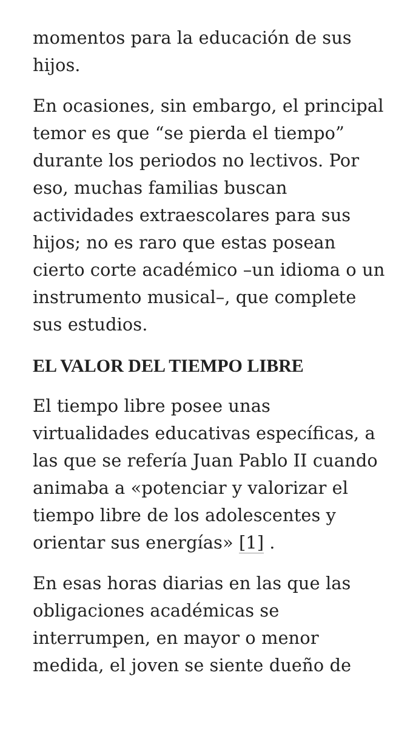momentos para la educación de sus hijos.
En ocasiones, sin embargo, el principal temor es que “se pierda el tiempo” durante los periodos no lectivos. Por eso, muchas familias buscan actividades extraescolares para sus hijos; no es raro que estas posean cierto corte académico –un idioma o un instrumento musical–, que complete sus estudios.
EL VALOR DEL TIEMPO LIBRE
El tiempo libre posee unas virtualidades educativas específicas, a las que se refería Juan Pablo II cuando animaba a «potenciar y valorizar el tiempo libre de los adolescentes y orientar sus energías» [1] .
En esas horas diarias en las que las obligaciones académicas se interrumpen, en mayor o menor medida, el joven se siente dueño de